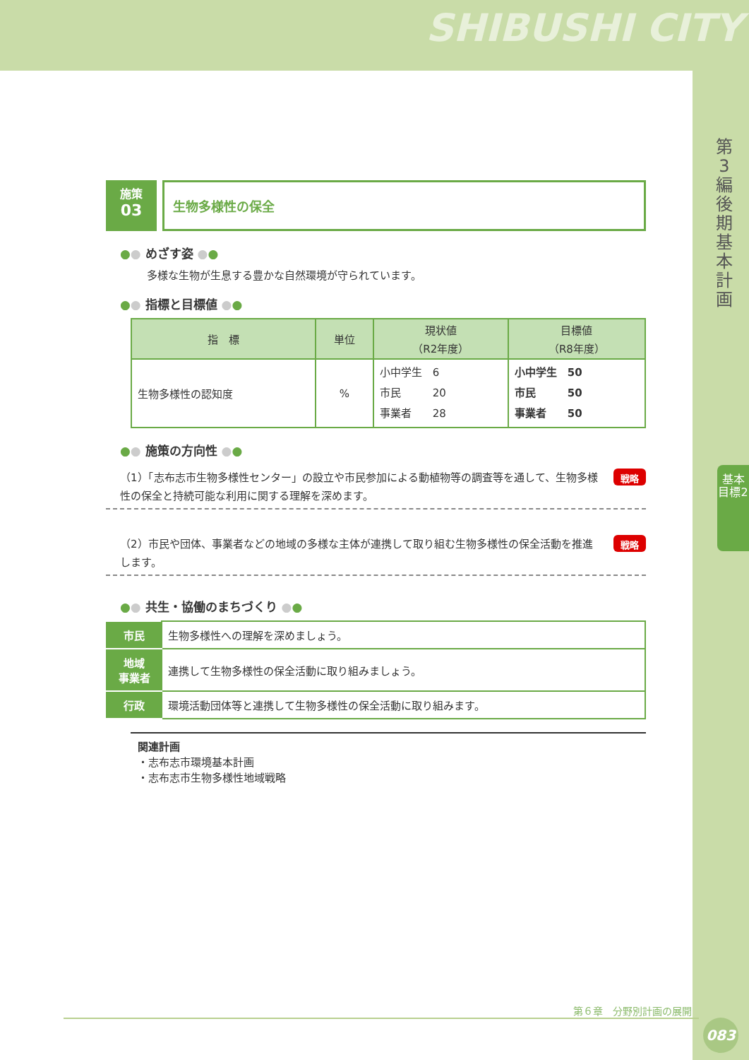SHIBUSHI CITY
第3編 後期基本計画
基本目標2
施策
03
生物多様性の保全
●● めざす姿 ●●
多様な生物が生息する豊かな自然環境が守られています。
●● 指標と目標値 ●●
| 指 標 | 単位 | 現状値 （R2年度） | 目標値 （R8年度） |
| --- | --- | --- | --- |
| 生物多様性の認知度 | % | 小中学生 6 市民 20 事業者 28 | 小中学生 50 市民 50 事業者 50 |
●● 施策の方向性 ●●
（1）「志布志市生物多様性センター」の設立や市民参加による動植物等の調査等を通して、生物多様性の保全と持続可能な利用に関する理解を深めます。
戦略
（2）市民や団体、事業者などの地域の多様な主体が連携して取り組む生物多様性の保全活動を推進します。
戦略
●● 共生・協働のまちづくり ●●
| 市民 | 生物多様性への理解を深めましょう。 |
| 地域 事業者 | 連携して生物多様性の保全活動に取り組みましょう。 |
| 行政 | 環境活動団体等と連携して生物多様性の保全活動に取り組みます。 |
関連計画
・志布志市環境基本計画
・志布志市生物多様性地域戦略
第６章　分野別計画の展開
083